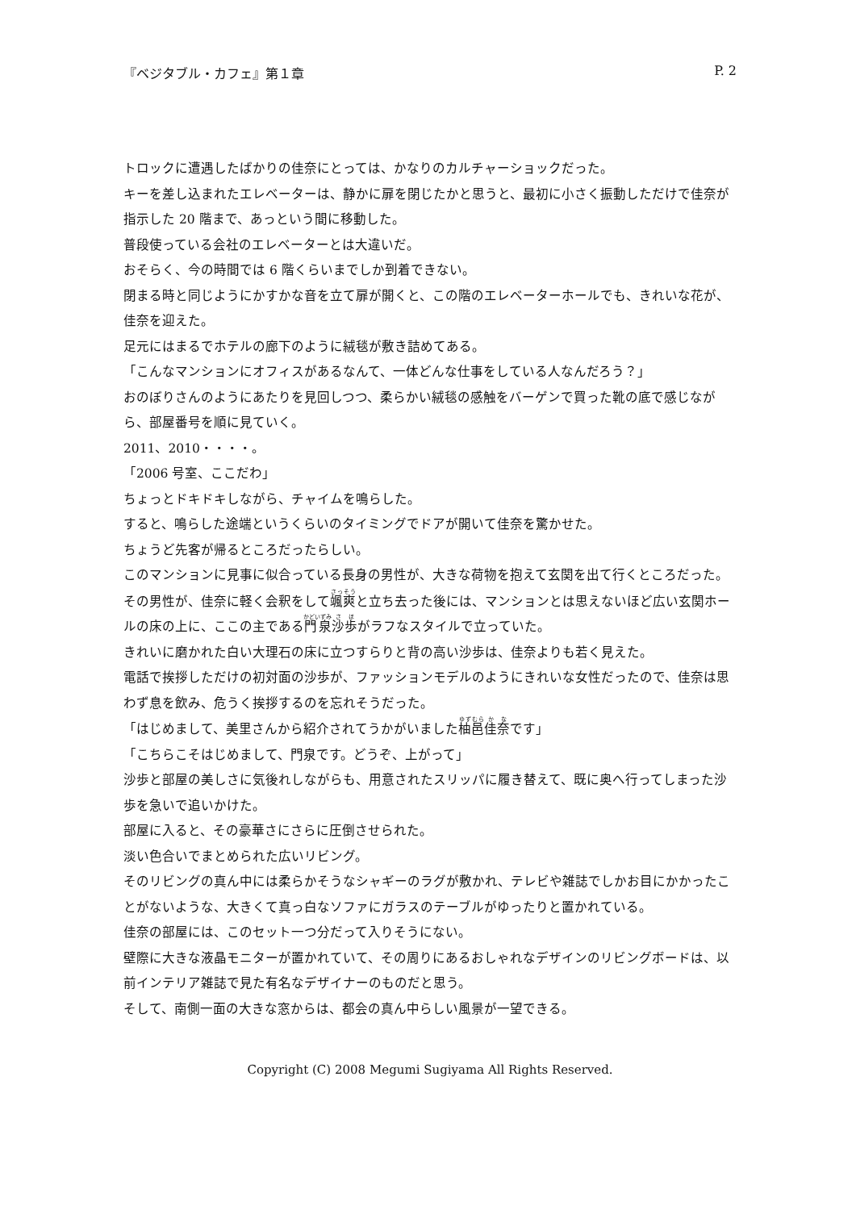『ベジタブル・カフェ』第１章 P. 2
トロックに遭遇したばかりの佳奈にとっては、かなりのカルチャーショックだった。
キーを差し込まれたエレベーターは、静かに扉を閉じたかと思うと、最初に小さく振動しただけで佳奈が指示した 20 階まで、あっという間に移動した。
普段使っている会社のエレベーターとは大違いだ。
おそらく、今の時間では 6 階くらいまでしか到着できない。
閉まる時と同じようにかすかな音を立て扉が開くと、この階のエレベーターホールでも、きれいな花が、佳奈を迎えた。
足元にはまるでホテルの廊下のように絨毯が敷き詰めてある。
「こんなマンションにオフィスがあるなんて、一体どんな仕事をしている人なんだろう？」
おのぼりさんのようにあたりを見回しつつ、柔らかい絨毯の感触をバーゲンで買った靴の底で感じながら、部屋番号を順に見ていく。
2011、2010・・・・。
「2006 号室、ここだわ」
ちょっとドキドキしながら、チャイムを鳴らした。
すると、鳴らした途端というくらいのタイミングでドアが開いて佳奈を驚かせた。
ちょうど先客が帰るところだったらしい。
このマンションに見事に似合っている長身の男性が、大きな荷物を抱えて玄関を出て行くところだった。
その男性が、佳奈に軽く会釈をして颯爽と立ち去った後には、マンションとは思えないほど広い玄関ホールの床の上に、ここの主である門泉沙歩がラフなスタイルで立っていた。
きれいに磨かれた白い大理石の床に立つすらりと背の高い沙歩は、佳奈よりも若く見えた。
電話で挨拶しただけの初対面の沙歩が、ファッションモデルのようにきれいな女性だったので、佳奈は思わず息を飲み、危うく挨拶するのを忘れそうだった。
「はじめまして、美里さんから紹介されてうかがいました柚邑佳奈です」
「こちらこそはじめまして、門泉です。どうぞ、上がって」
沙歩と部屋の美しさに気後れしながらも、用意されたスリッパに履き替えて、既に奥へ行ってしまった沙歩を急いで追いかけた。
部屋に入ると、その豪華さにさらに圧倒させられた。
淡い色合いでまとめられた広いリビング。
そのリビングの真ん中には柔らかそうなシャギーのラグが敷かれ、テレビや雑誌でしかお目にかかったことがないような、大きくて真っ白なソファにガラスのテーブルがゆったりと置かれている。
佳奈の部屋には、このセット一つ分だって入りそうにない。
壁際に大きな液晶モニターが置かれていて、その周りにあるおしゃれなデザインのリビングボードは、以前インテリア雑誌で見た有名なデザイナーのものだと思う。
そして、南側一面の大きな窓からは、都会の真ん中らしい風景が一望できる。
Copyright (C) 2008 Megumi Sugiyama All Rights Reserved.